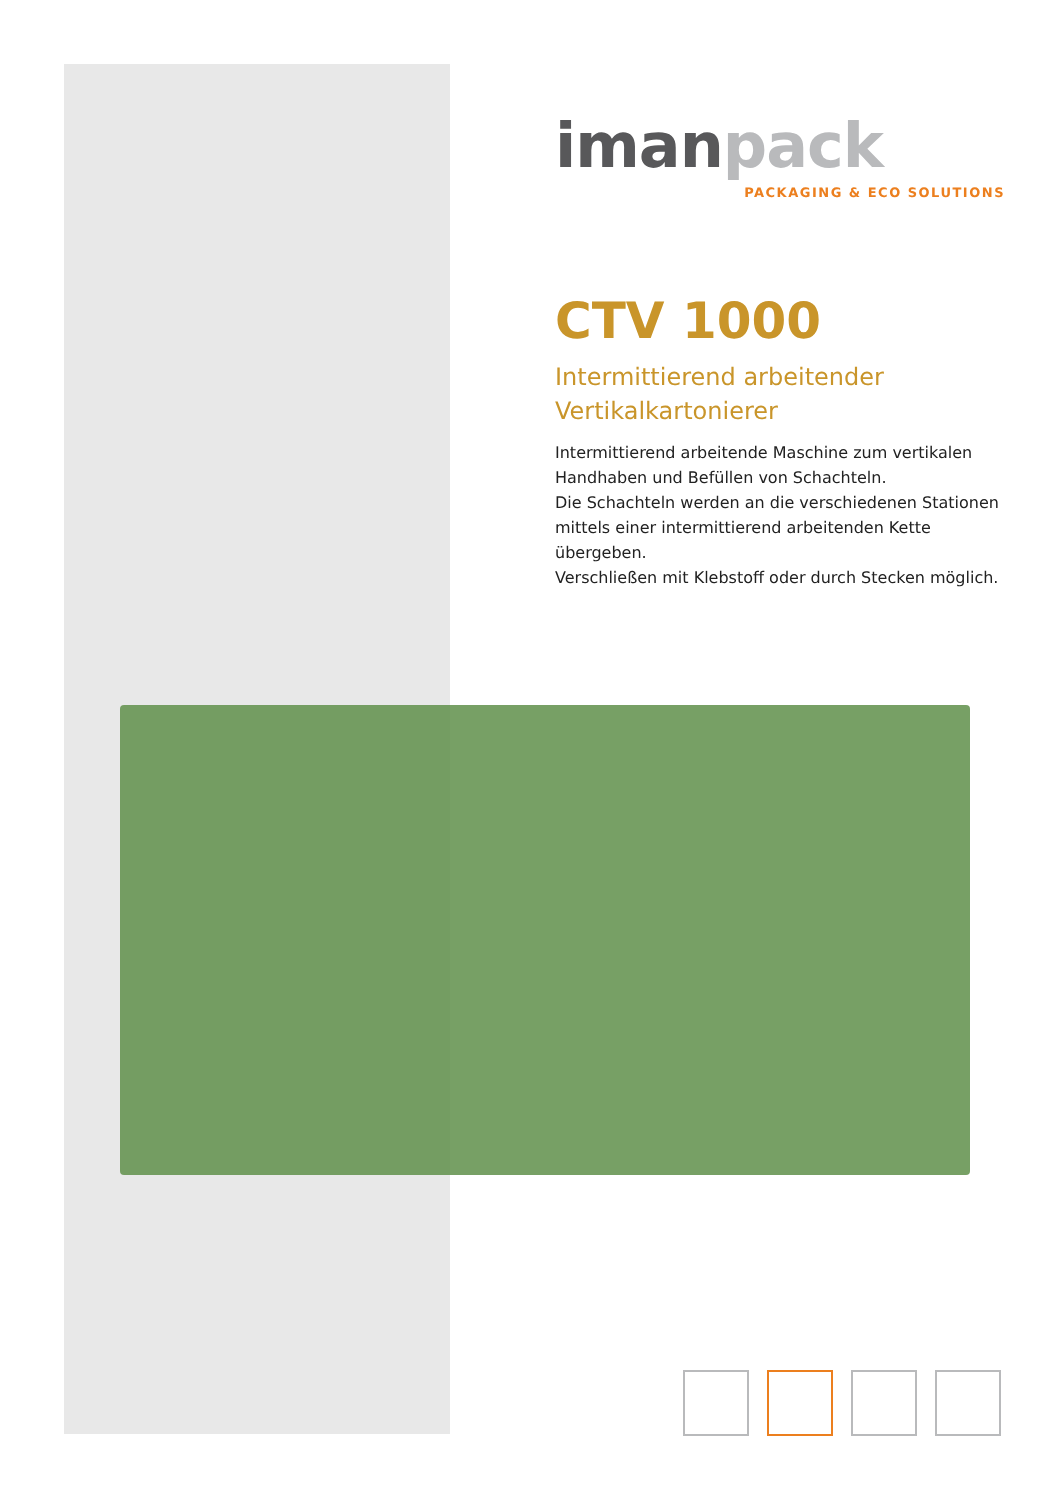iman pack
PACKAGING & ECO SOLUTIONS
CTV 1000
Intermittierend arbeitender Vertikalkartonierer
Intermittierend arbeitende Maschine zum vertikalen Handhaben und Befüllen von Schachteln.
Die Schachteln werden an die verschiedenen Stationen mittels einer intermittierend arbeitenden Kette übergeben.
Verschließen mit Klebstoff oder durch Stecken möglich.